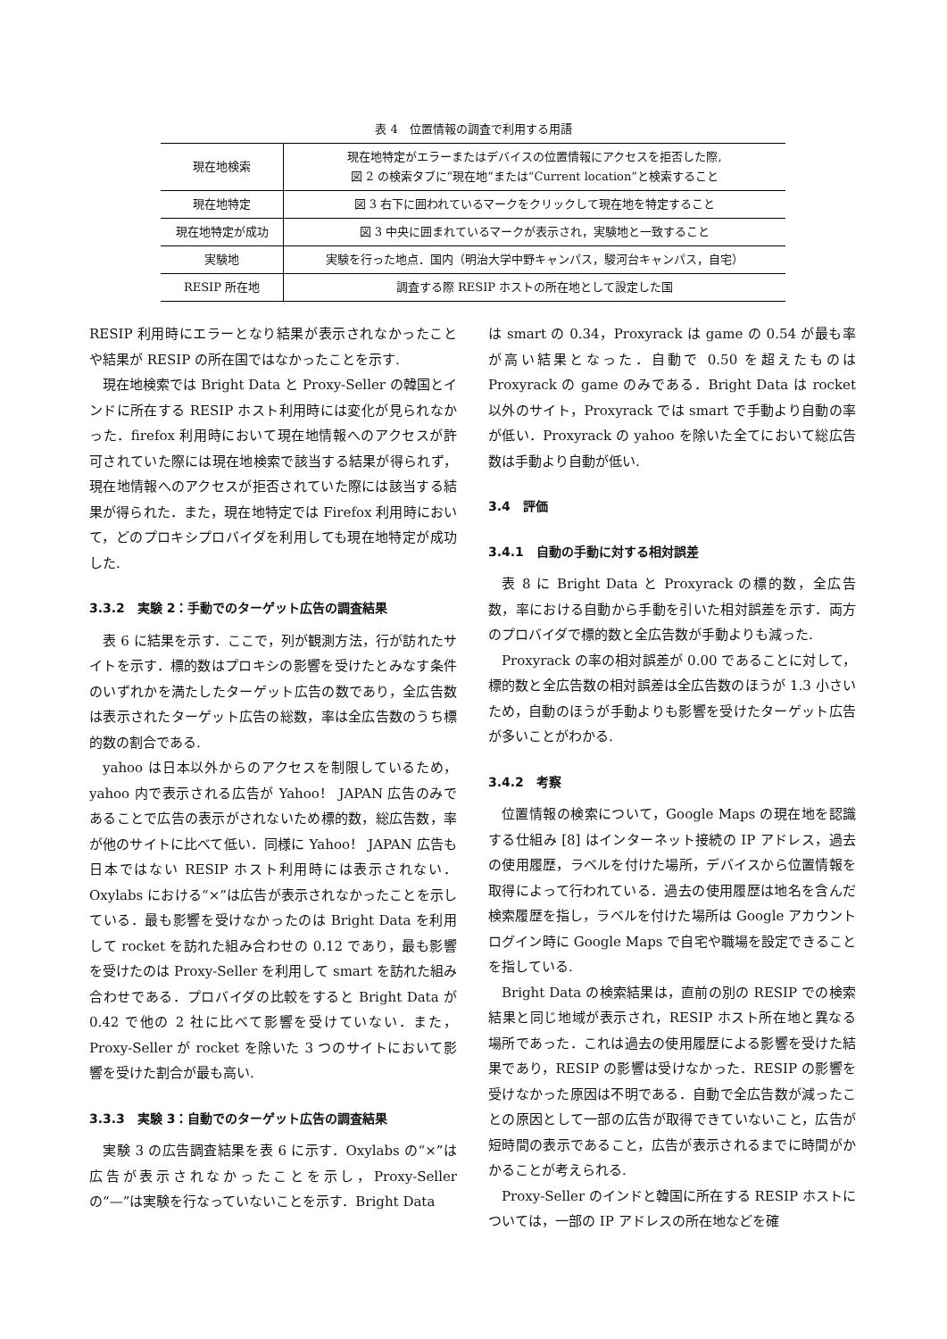表 4　位置情報の調査で利用する用語
| 現在地検索 | 現在地特定がエラーまたはデバイスの位置情報にアクセスを拒否した際, 図 2 の検索タブに“現在地”または“Current location”と検索すること |
| 現在地特定 | 図 3 右下に囲われているマークをクリックして現在地を特定すること |
| 現在地特定が成功 | 図 3 中央に囲まれているマークが表示され，実験地と一致すること |
| 実験地 | 実験を行った地点．国内（明治大学中野キャンパス，駿河台キャンパス，自宅） |
| RESIP 所在地 | 調査する際 RESIP ホストの所在地として設定した国 |
RESIP 利用時にエラーとなり結果が表示されなかったことや結果が RESIP の所在国ではなかったことを示す.
現在地検索では Bright Data と Proxy-Seller の韓国とインドに所在する RESIP ホスト利用時には変化が見られなかった．firefox 利用時において現在地情報へのアクセスが許可されていた際には現在地検索で該当する結果が得られず，現在地情報へのアクセスが拒否されていた際には該当する結果が得られた．また，現在地特定では Firefox 利用時において，どのプロキシプロバイダを利用しても現在地特定が成功した.
3.3.2　実験 2：手動でのターゲット広告の調査結果
表 6 に結果を示す．ここで，列が観測方法，行が訪れたサイトを示す．標的数はプロキシの影響を受けたとみなす条件のいずれかを満たしたターゲット広告の数であり，全広告数は表示されたターゲット広告の総数，率は全広告数のうち標的数の割合である.
yahoo は日本以外からのアクセスを制限しているため，yahoo 内で表示される広告が Yahoo！ JAPAN 広告のみであることで広告の表示がされないため標的数，総広告数，率が他のサイトに比べて低い．同様に Yahoo！ JAPAN 広告も日本ではない RESIP ホスト利用時には表示されない．Oxylabs における“×”は広告が表示されなかったことを示している．最も影響を受けなかったのは Bright Data を利用して rocket を訪れた組み合わせの 0.12 であり，最も影響を受けたのは Proxy-Seller を利用して smart を訪れた組み合わせである．プロバイダの比較をすると Bright Data が 0.42 で他の 2 社に比べて影響を受けていない．また，Proxy-Seller が rocket を除いた 3 つのサイトにおいて影響を受けた割合が最も高い.
3.3.3　実験 3：自動でのターゲット広告の調査結果
実験 3 の広告調査結果を表 6 に示す．Oxylabs の“×”は広告が表示されなかったことを示し，Proxy-Seller の“—”は実験を行なっていないことを示す．Bright Data
は smart の 0.34，Proxyrack は game の 0.54 が最も率が高い結果となった．自動で 0.50 を超えたものは Proxyrack の game のみである．Bright Data は rocket 以外のサイト，Proxyrack では smart で手動より自動の率が低い．Proxyrack の yahoo を除いた全てにおいて総広告数は手動より自動が低い.
3.4　評価
3.4.1　自動の手動に対する相対誤差
表 8 に Bright Data と Proxyrack の標的数，全広告数，率における自動から手動を引いた相対誤差を示す．両方のプロバイダで標的数と全広告数が手動よりも減った.
Proxyrack の率の相対誤差が 0.00 であることに対して，標的数と全広告数の相対誤差は全広告数のほうが 1.3 小さいため，自動のほうが手動よりも影響を受けたターゲット広告が多いことがわかる.
3.4.2　考察
位置情報の検索について，Google Maps の現在地を認識する仕組み [8] はインターネット接続の IP アドレス，過去の使用履歴，ラベルを付けた場所，デバイスから位置情報を取得によって行われている．過去の使用履歴は地名を含んだ検索履歴を指し，ラベルを付けた場所は Google アカウントログイン時に Google Maps で自宅や職場を設定できることを指している.
Bright Data の検索結果は，直前の別の RESIP での検索結果と同じ地域が表示され，RESIP ホスト所在地と異なる場所であった．これは過去の使用履歴による影響を受けた結果であり，RESIP の影響は受けなかった．RESIP の影響を受けなかった原因は不明である．自動で全広告数が減ったことの原因として一部の広告が取得できていないこと，広告が短時間の表示であること，広告が表示されるまでに時間がかかることが考えられる.
Proxy-Seller のインドと韓国に所在する RESIP ホストについては，一部の IP アドレスの所在地などを確